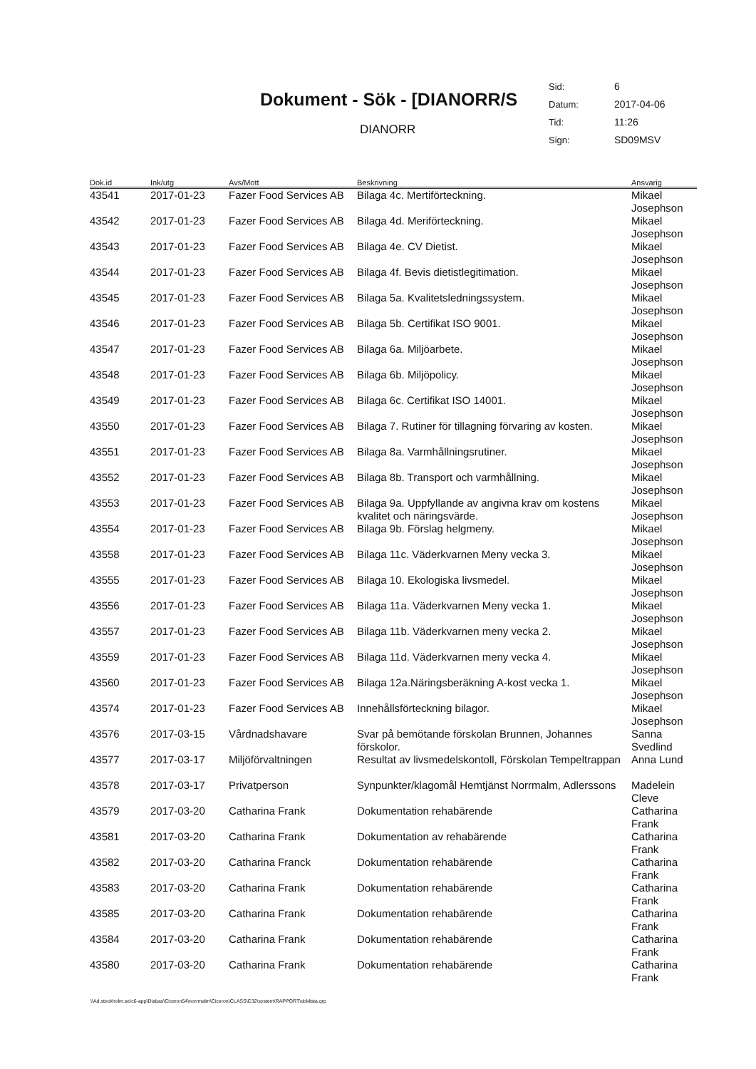Dokument - Sök - [DIANORR/S
DIANORR
| Sid: | 6 |
| Datum: | 2017-04-06 |
| Tid: | 11:26 |
| Sign: | SD09MSV |
| Dok.id | Ink/utg | Avs/Mott | Beskrivning | Ansvarig |
| --- | --- | --- | --- | --- |
| 43541 | 2017-01-23 | Fazer Food Services AB | Bilaga 4c. Mertiförteckning. | Mikael Josephson |
| 43542 | 2017-01-23 | Fazer Food Services AB | Bilaga 4d. Meriförteckning. | Mikael Josephson |
| 43543 | 2017-01-23 | Fazer Food Services AB | Bilaga 4e. CV Dietist. | Mikael Josephson |
| 43544 | 2017-01-23 | Fazer Food Services AB | Bilaga 4f. Bevis dietistlegitimation. | Mikael Josephson |
| 43545 | 2017-01-23 | Fazer Food Services AB | Bilaga 5a. Kvalitetsledningssystem. | Mikael Josephson |
| 43546 | 2017-01-23 | Fazer Food Services AB | Bilaga 5b. Certifikat ISO 9001. | Mikael Josephson |
| 43547 | 2017-01-23 | Fazer Food Services AB | Bilaga 6a. Miljöarbete. | Mikael Josephson |
| 43548 | 2017-01-23 | Fazer Food Services AB | Bilaga 6b. Miljöpolicy. | Mikael Josephson |
| 43549 | 2017-01-23 | Fazer Food Services AB | Bilaga 6c. Certifikat ISO 14001. | Mikael Josephson |
| 43550 | 2017-01-23 | Fazer Food Services AB | Bilaga 7. Rutiner för tillagning förvaring av kosten. | Mikael Josephson |
| 43551 | 2017-01-23 | Fazer Food Services AB | Bilaga 8a. Varmhållningsrutiner. | Mikael Josephson |
| 43552 | 2017-01-23 | Fazer Food Services AB | Bilaga 8b. Transport och varmhållning. | Mikael Josephson |
| 43553 | 2017-01-23 | Fazer Food Services AB | Bilaga 9a. Uppfyllande av angivna krav om kostens kvalitet och näringsvärde. | Mikael Josephson |
| 43554 | 2017-01-23 | Fazer Food Services AB | Bilaga 9b. Förslag helgmeny. | Mikael Josephson |
| 43558 | 2017-01-23 | Fazer Food Services AB | Bilaga 11c. Väderkvarnen Meny vecka 3. | Mikael Josephson |
| 43555 | 2017-01-23 | Fazer Food Services AB | Bilaga 10. Ekologiska livsmedel. | Mikael Josephson |
| 43556 | 2017-01-23 | Fazer Food Services AB | Bilaga 11a. Väderkvarnen Meny vecka 1. | Mikael Josephson |
| 43557 | 2017-01-23 | Fazer Food Services AB | Bilaga 11b. Väderkvarnen meny vecka 2. | Mikael Josephson |
| 43559 | 2017-01-23 | Fazer Food Services AB | Bilaga 11d. Väderkvarnen meny vecka 4. | Mikael Josephson |
| 43560 | 2017-01-23 | Fazer Food Services AB | Bilaga 12a.Näringsberäkning A-kost vecka 1. | Mikael Josephson |
| 43574 | 2017-01-23 | Fazer Food Services AB | Innehållsförteckning bilagor. | Mikael Josephson |
| 43576 | 2017-03-15 | Vårdnadshavare | Svar på bemötande förskolan Brunnen, Johannes förskolor. | Sanna Svedlind |
| 43577 | 2017-03-17 | Miljöförvaltningen | Resultat av livsmedelskontoll, Förskolan Tempeltrappan | Anna Lund |
| 43578 | 2017-03-17 | Privatperson | Synpunkter/klagomål Hemtjänst Norrmalm, Adlerssons | Madelein Cleve |
| 43579 | 2017-03-20 | Catharina Frank | Dokumentation rehabärende | Catharina Frank |
| 43581 | 2017-03-20 | Catharina Frank | Dokumentation av rehabärende | Catharina Frank |
| 43582 | 2017-03-20 | Catharina Franck | Dokumentation rehabärende | Catharina Frank |
| 43583 | 2017-03-20 | Catharina Frank | Dokumentation rehabärende | Catharina Frank |
| 43585 | 2017-03-20 | Catharina Frank | Dokumentation rehabärende | Catharina Frank |
| 43584 | 2017-03-20 | Catharina Frank | Dokumentation rehabärende | Catharina Frank |
| 43580 | 2017-03-20 | Catharina Frank | Dokumentation rehabärende | Catharina Frank |
\\Ad.stockholm.se\c6-app\Diabas\Ciceron54\norrmalm\Ciceron\CLASS\C32\system\RAPPORT\doklista.qrp